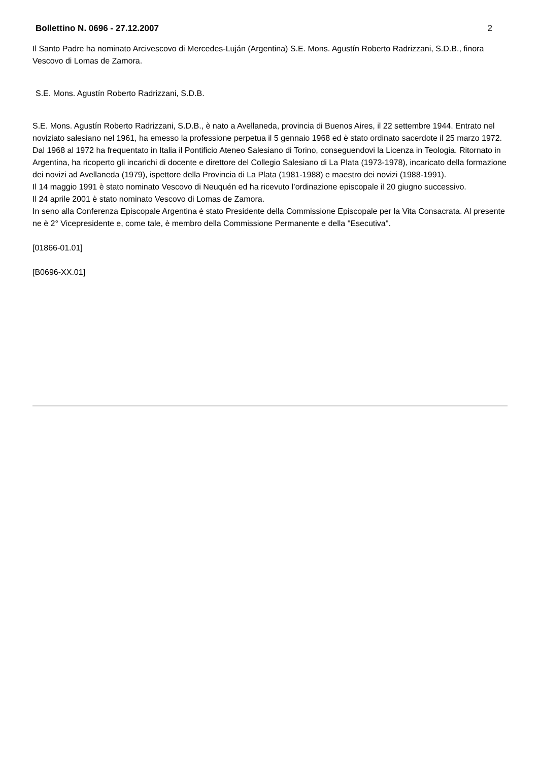Bollettino N. 0696 - 27.12.2007 2
Il Santo Padre ha nominato Arcivescovo di Mercedes-Luján (Argentina) S.E. Mons. Agustín Roberto Radrizzani, S.D.B., finora Vescovo di Lomas de Zamora.
S.E. Mons. Agustín Roberto Radrizzani, S.D.B.
S.E. Mons. Agustín Roberto Radrizzani, S.D.B., è nato a Avellaneda, provincia di Buenos Aires, il 22 settembre 1944. Entrato nel noviziato salesiano nel 1961, ha emesso la professione perpetua il 5 gennaio 1968 ed è stato ordinato sacerdote il 25 marzo 1972.
Dal 1968 al 1972 ha frequentato in Italia il Pontificio Ateneo Salesiano di Torino, conseguendovi la Licenza in Teologia. Ritornato in Argentina, ha ricoperto gli incarichi di docente e direttore del Collegio Salesiano di La Plata (1973-1978), incaricato della formazione dei novizi ad Avellaneda (1979), ispettore della Provincia di La Plata (1981-1988) e maestro dei novizi (1988-1991).
Il 14 maggio 1991 è stato nominato Vescovo di Neuquén ed ha ricevuto l’ordinazione episcopale il 20 giugno successivo.
Il 24 aprile 2001 è stato nominato Vescovo di Lomas de Zamora.
In seno alla Conferenza Episcopale Argentina è stato Presidente della Commissione Episcopale per la Vita Consacrata. Al presente ne è 2° Vicepresidente e, come tale, è membro della Commissione Permanente e della "Esecutiva".
[01866-01.01]
[B0696-XX.01]